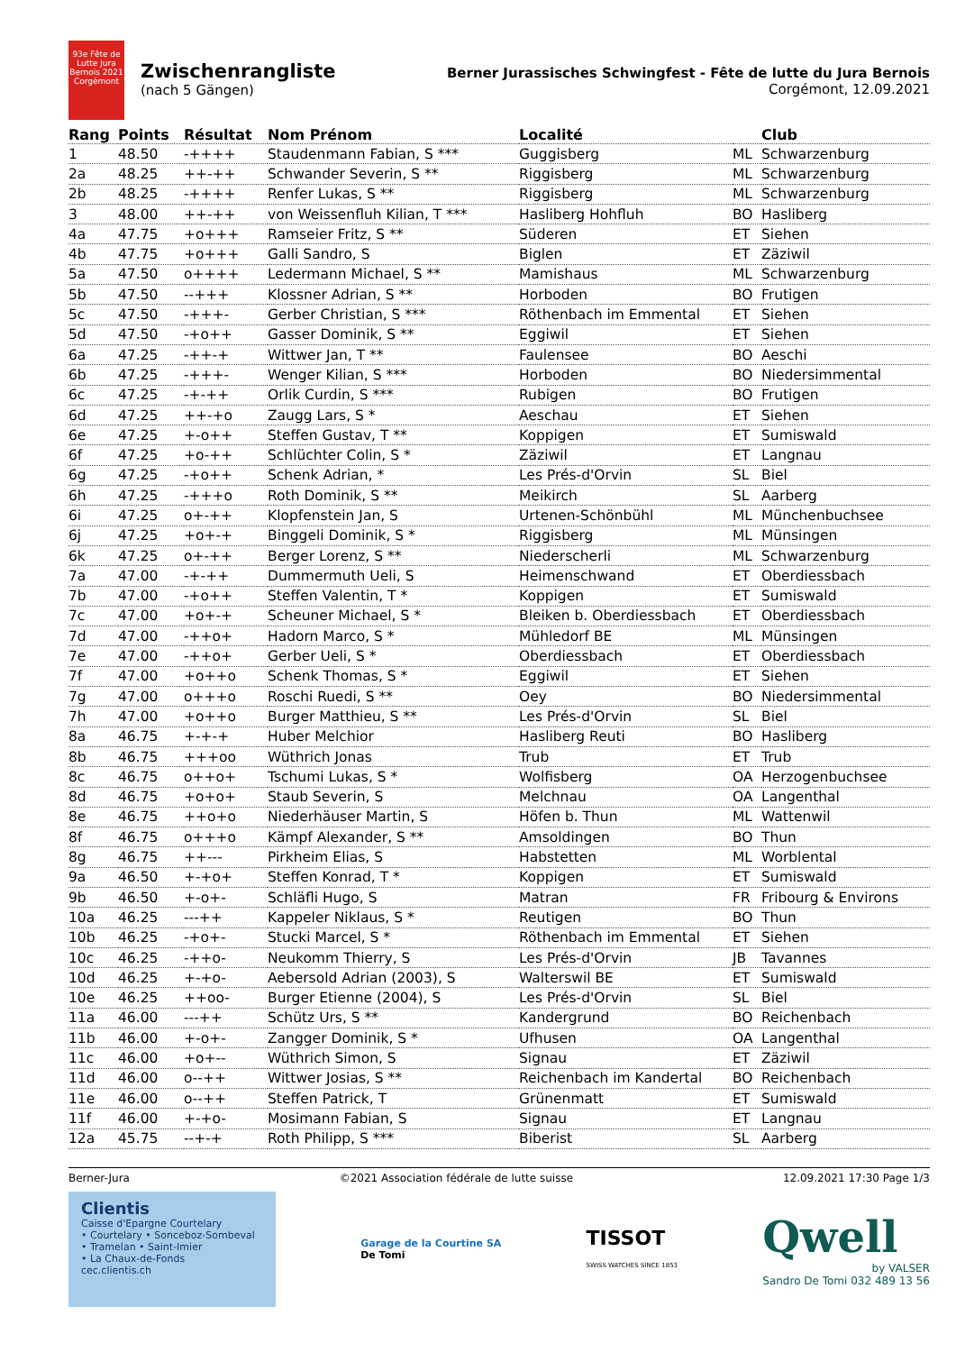93e Fête de Lutte Jura Bernois 2021 Corgémont
Zwischenrangliste
(nach 5 Gängen)
Berner Jurassisches Schwingfest - Fête de lutte du Jura Bernois
Corgémont, 12.09.2021
| Rang | Points | Résultat | Nom Prénom | Localité | | Club |
| --- | --- | --- | --- | --- | --- | --- |
| 1 | 48.50 | -++++ | Staudenmann Fabian, S *** | Guggisberg | ML | Schwarzenburg |
| 2a | 48.25 | ++-++ | Schwander Severin, S ** | Riggisberg | ML | Schwarzenburg |
| 2b | 48.25 | -++++ | Renfer Lukas, S ** | Riggisberg | ML | Schwarzenburg |
| 3 | 48.00 | ++-++ | von Weissenfluh Kilian, T *** | Hasliberg Hohfluh | BO | Hasliberg |
| 4a | 47.75 | +o+++ | Ramseier Fritz, S ** | Süderen | ET | Siehen |
| 4b | 47.75 | +o+++ | Galli Sandro, S | Biglen | ET | Zäziwil |
| 5a | 47.50 | o++++ | Ledermann Michael, S ** | Mamishaus | ML | Schwarzenburg |
| 5b | 47.50 | --+++ | Klossner Adrian, S ** | Horboden | BO | Frutigen |
| 5c | 47.50 | -+++- | Gerber Christian, S *** | Röthenbach im Emmental | ET | Siehen |
| 5d | 47.50 | -+o++ | Gasser Dominik, S ** | Eggiwil | ET | Siehen |
| 6a | 47.25 | -++-+ | Wittwer Jan, T ** | Faulensee | BO | Aeschi |
| 6b | 47.25 | -+++- | Wenger Kilian, S *** | Horboden | BO | Niedersimmental |
| 6c | 47.25 | -+-++ | Orlik Curdin, S *** | Rubigen | BO | Frutigen |
| 6d | 47.25 | ++-+o | Zaugg Lars, S * | Aeschau | ET | Siehen |
| 6e | 47.25 | +-o++ | Steffen Gustav, T ** | Koppigen | ET | Sumiswald |
| 6f | 47.25 | +o-++ | Schlüchter Colin, S * | Zäziwil | ET | Langnau |
| 6g | 47.25 | -+o++ | Schenk Adrian, * | Les Prés-d'Orvin | SL | Biel |
| 6h | 47.25 | -+++o | Roth Dominik, S ** | Meikirch | SL | Aarberg |
| 6i | 47.25 | o+-++ | Klopfenstein Jan, S | Urtenen-Schönbühl | ML | Münchenbuchsee |
| 6j | 47.25 | +o+-+ | Binggeli Dominik, S * | Riggisberg | ML | Münsingen |
| 6k | 47.25 | o+-++ | Berger Lorenz, S ** | Niederscherli | ML | Schwarzenburg |
| 7a | 47.00 | -+-++ | Dummermuth Ueli, S | Heimenschwand | ET | Oberdiessbach |
| 7b | 47.00 | -+o++ | Steffen Valentin, T * | Koppigen | ET | Sumiswald |
| 7c | 47.00 | +o+-+ | Scheuner Michael, S * | Bleiken b. Oberdiessbach | ET | Oberdiessbach |
| 7d | 47.00 | -++o+ | Hadorn Marco, S * | Mühledorf BE | ML | Münsingen |
| 7e | 47.00 | -++o+ | Gerber Ueli, S * | Oberdiessbach | ET | Oberdiessbach |
| 7f | 47.00 | +o++o | Schenk Thomas, S * | Eggiwil | ET | Siehen |
| 7g | 47.00 | o+++o | Roschi Ruedi, S ** | Oey | BO | Niedersimmental |
| 7h | 47.00 | +o++o | Burger Matthieu, S ** | Les Prés-d'Orvin | SL | Biel |
| 8a | 46.75 | +-+-+ | Huber Melchior | Hasliberg Reuti | BO | Hasliberg |
| 8b | 46.75 | +++oo | Wüthrich Jonas | Trub | ET | Trub |
| 8c | 46.75 | o++o+ | Tschumi Lukas, S * | Wolfisberg | OA | Herzogenbuchsee |
| 8d | 46.75 | +o+o+ | Staub Severin, S | Melchnau | OA | Langenthal |
| 8e | 46.75 | ++o+o | Niederhäuser Martin, S | Höfen b. Thun | ML | Wattenwil |
| 8f | 46.75 | o+++o | Kämpf Alexander, S ** | Amsoldingen | BO | Thun |
| 8g | 46.75 | ++--- | Pirkheim Elias, S | Habstetten | ML | Worblental |
| 9a | 46.50 | +-+o+ | Steffen Konrad, T * | Koppigen | ET | Sumiswald |
| 9b | 46.50 | +-o+- | Schläfli Hugo, S | Matran | FR | Fribourg & Environs |
| 10a | 46.25 | ---++ | Kappeler Niklaus, S * | Reutigen | BO | Thun |
| 10b | 46.25 | -+o+- | Stucki Marcel, S * | Röthenbach im Emmental | ET | Siehen |
| 10c | 46.25 | -++o- | Neukomm Thierry, S | Les Prés-d'Orvin | JB | Tavannes |
| 10d | 46.25 | +-+o- | Aebersold Adrian (2003), S | Walterswil BE | ET | Sumiswald |
| 10e | 46.25 | ++oo- | Burger Etienne (2004), S | Les Prés-d'Orvin | SL | Biel |
| 11a | 46.00 | ---++ | Schütz Urs, S ** | Kandergrund | BO | Reichenbach |
| 11b | 46.00 | +-o+- | Zangger Dominik, S * | Ufhusen | OA | Langenthal |
| 11c | 46.00 | +o+-- | Wüthrich Simon, S | Signau | ET | Zäziwil |
| 11d | 46.00 | o--++ | Wittwer Josias, S ** | Reichenbach im Kandertal | BO | Reichenbach |
| 11e | 46.00 | o--++ | Steffen Patrick, T | Grünenmatt | ET | Sumiswald |
| 11f | 46.00 | +-+o- | Mosimann Fabian, S | Signau | ET | Langnau |
| 12a | 45.75 | --+-+ | Roth Philipp, S *** | Biberist | SL | Aarberg |
Berner-Jura ©2021 Association fédérale de lutte suisse 12.09.2021 17:30 Page 1/3
Clientis
Caisse d'Epargne Courtelary
• Courtelary • Sonceboz-Sombeval
• Tramelan • Saint-Imier
• La Chaux-de-Fonds
cec.clientis.ch
Garage de la Courtine SA
De Tomi
TISSOT
SWISS WATCHES SINCE 1853
Qwell
by VALSER
Sandro De Tomi 032 489 13 56